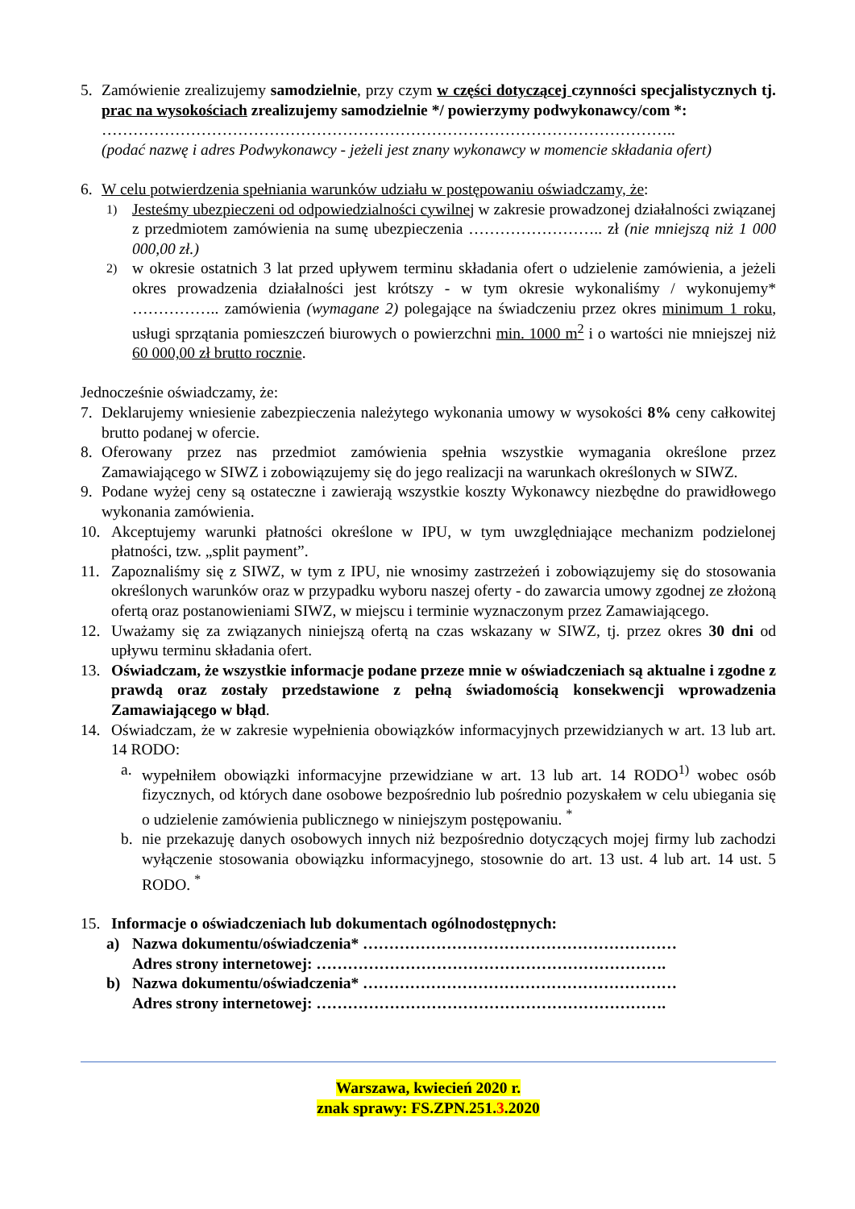5. Zamówienie zrealizujemy samodzielnie, przy czym w części dotyczącej czynności specjalistycznych tj. prac na wysokościach zrealizujemy samodzielnie */ powierzymy podwykonawcy/com *:
………………………………………………………………………………………………..
(podać nazwę i adres Podwykonawcy - jeżeli jest znany wykonawcy w momencie składania ofert)
6. W celu potwierdzenia spełniania warunków udziału w postępowaniu oświadczamy, że:
1)
Jesteśmy ubezpieczeni od odpowiedzialności cywilnej w zakresie prowadzonej działalności związanej z przedmiotem zamówienia na sumę ubezpieczenia …………………….. zł (nie mniejszą niż 1 000 000,00 zł.)
2)
w okresie ostatnich 3 lat przed upływem terminu składania ofert o udzielenie zamówienia, a jeżeli okres prowadzenia działalności jest krótszy - w tym okresie wykonaliśmy / wykonujemy* …………….. zamówienia (wymagane 2) polegające na świadczeniu przez okres minimum 1 roku, usługi sprzątania pomieszczeń biurowych o powierzchni min. 1000 m<sup>2</sup> i o wartości nie mniejszej niż 60 000,00 zł brutto rocznie.
Jednocześnie oświadczamy, że:
7. Deklarujemy wniesienie zabezpieczenia należytego wykonania umowy w wysokości 8% ceny całkowitej brutto podanej w ofercie.
8. Oferowany przez nas przedmiot zamówienia spełnia wszystkie wymagania określone przez Zamawiającego w SIWZ i zobowiązujemy się do jego realizacji na warunkach określonych w SIWZ.
9. Podane wyżej ceny są ostateczne i zawierają wszystkie koszty Wykonawcy niezbędne do prawidłowego wykonania zamówienia.
10. Akceptujemy warunki płatności określone w IPU, w tym uwzględniające mechanizm podzielonej płatności, tzw. „split payment”.
11. Zapoznaliśmy się z SIWZ, w tym z IPU, nie wnosimy zastrzeżeń i zobowiązujemy się do stosowania określonych warunków oraz w przypadku wyboru naszej oferty - do zawarcia umowy zgodnej ze złożoną ofertą oraz postanowieniami SIWZ, w miejscu i terminie wyznaczonym przez Zamawiającego.
12. Uważamy się za związanych niniejszą ofertą na czas wskazany w SIWZ, tj. przez okres 30 dni od upływu terminu składania ofert.
13. Oświadczam, że wszystkie informacje podane przeze mnie w oświadczeniach są aktualne i zgodne z prawdą oraz zostały przedstawione z pełną świadomością konsekwencji wprowadzenia Zamawiającego w błąd.
14. Oświadczam, że w zakresie wypełnienia obowiązków informacyjnych przewidzianych w art. 13 lub art. 14 RODO:
a. wypełniłem obowiązki informacyjne przewidziane w art. 13 lub art. 14 RODO<sup>1)</sup> wobec osób fizycznych, od których dane osobowe bezpośrednio lub pośrednio pozyskałem w celu ubiegania się o udzielenie zamówienia publicznego w niniejszym postępowaniu. <sup>*</sup>
b. nie przekazuję danych osobowych innych niż bezpośrednio dotyczących mojej firmy lub zachodzi wyłączenie stosowania obowiązku informacyjnego, stosownie do art. 13 ust. 4 lub art. 14 ust. 5 RODO. <sup>*</sup>
15. Informacje o oświadczeniach lub dokumentach ogólnodostępnych:
a) Nazwa dokumentu/oświadczenia* ……………………………………………………
Adres strony internetowej: ………………………………………………………….
b) Nazwa dokumentu/oświadczenia* ……………………………………………………
Adres strony internetowej: ………………………………………………………….
Warszawa, kwiecień 2020 r.
znak sprawy: FS.ZPN.251.3.2020